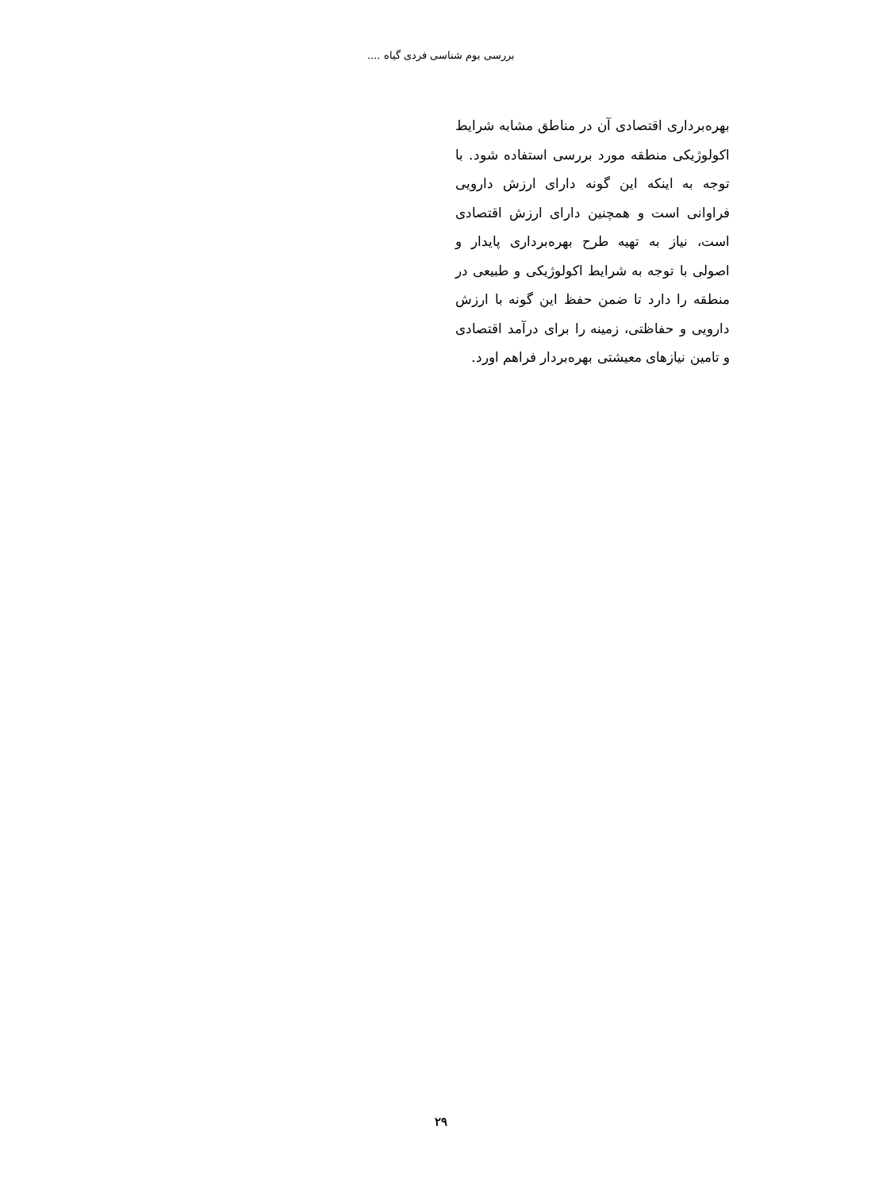بررسی بوم شناسی فردی گیاه ....
بهره‌برداری اقتصادی آن در مناطق مشابه شرایط اکولوژیکی منطقه مورد بررسی استفاده شود. با توجه به اینکه این گونه دارای ارزش دارویی فراوانی است و همچنین دارای ارزش اقتصادی است، نیاز به تهیه طرح بهره‌برداری پایدار و اصولی با توجه به شرایط اکولوژیکی و طبیعی در منطقه را دارد تا ضمن حفظ این گونه با ارزش دارویی و حفاظتی، زمینه را برای درآمد اقتصادی و تامین نیازهای معیشتی بهره‌بردار فراهم اورد.
۲۹